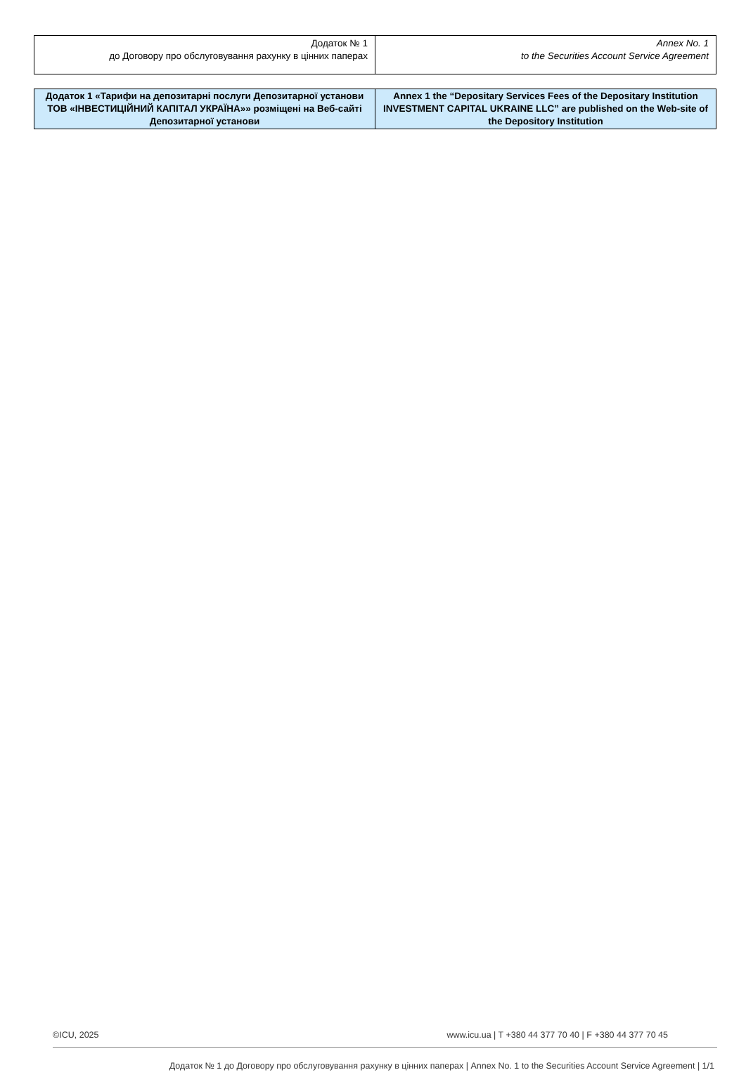| Додаток № 1 до Договору про обслуговування рахунку в цінних паперах | Annex No. 1 to the Securities Account Service Agreement |
| Додаток 1 «Тарифи на депозитарні послуги Депозитарної установи ТОВ «ІНВЕСТИЦІЙНИЙ КАПІТАЛ УКРАЇНА»» розміщені на Веб-сайті Депозитарної установи | Annex 1 the “Depositary Services Fees of the Depositary Institution INVESTMENT CAPITAL UKRAINE LLC” are published on the Web-site of the Depository Institution |
©ICU, 2025 www.icu.ua | T +380 44 377 70 40 | F +380 44 377 70 45
Додаток № 1 до Договору про обслуговування рахунку в цінних паперах | Annex No. 1 to the Securities Account Service Agreement | 1/1